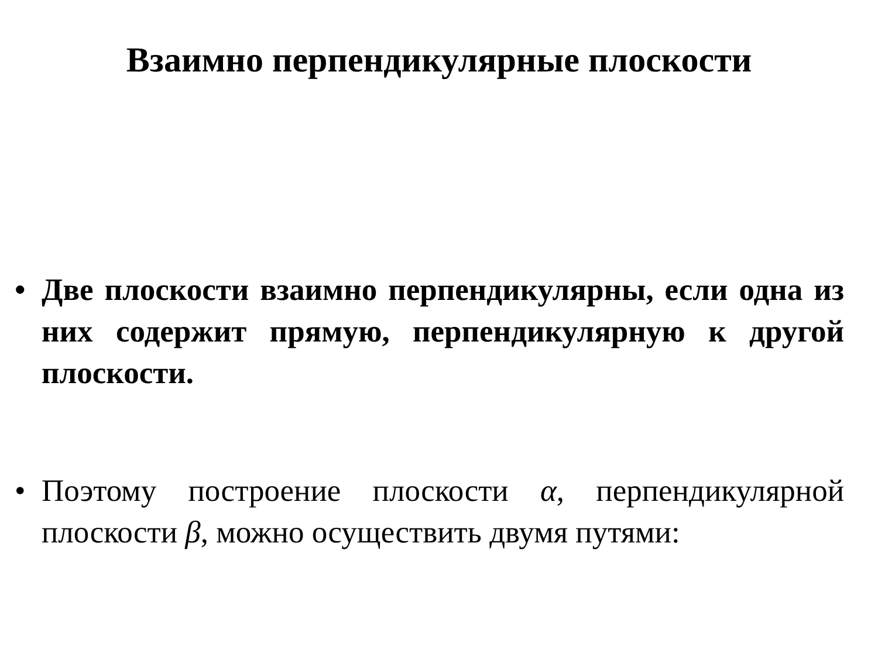Взаимно перпендикулярные плоскости
• Две плоскости взаимно перпендикулярны, если одна из них содержит прямую, перпендикулярную к другой плоскости.
• Поэтому построение плоскости α, перпендикулярной плоскости β, можно осуществить двумя путями: